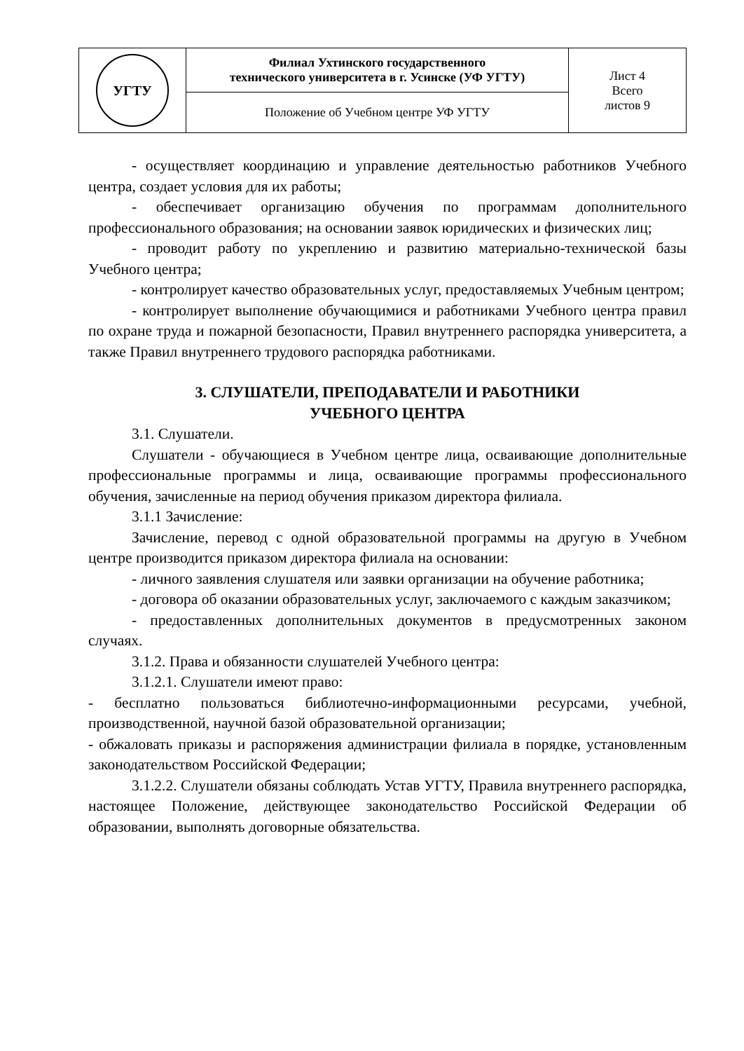| УГТУ | Филиал Ухтинского государственного технического университета в г. Усинске (УФ УГТУ) | Лист 4 Всего листов 9 |
| | Положение об Учебном центре УФ УГТУ | |
- осуществляет координацию и управление деятельностью работников Учебного центра, создает условия для их работы;
- обеспечивает организацию обучения по программам дополнительного профессионального образования; на основании заявок юридических и физических лиц;
- проводит работу по укреплению и развитию материально-технической базы Учебного центра;
- контролирует качество образовательных услуг, предоставляемых Учебным центром;
- контролирует выполнение обучающимися и работниками Учебного центра правил по охране труда и пожарной безопасности, Правил внутреннего распорядка университета, а также Правил внутреннего трудового распорядка работниками.
3. СЛУШАТЕЛИ, ПРЕПОДАВАТЕЛИ И РАБОТНИКИ
УЧЕБНОГО ЦЕНТРА
3.1. Слушатели.
Слушатели - обучающиеся в Учебном центре лица, осваивающие дополнительные профессиональные программы и лица, осваивающие программы профессионального обучения, зачисленные на период обучения приказом директора филиала.
3.1.1 Зачисление:
Зачисление, перевод с одной образовательной программы на другую в Учебном центре производится приказом директора филиала на основании:
- личного заявления слушателя или заявки организации на обучение работника;
- договора об оказании образовательных услуг, заключаемого с каждым заказчиком;
- предоставленных дополнительных документов в предусмотренных законом случаях.
3.1.2. Права и обязанности слушателей Учебного центра:
3.1.2.1. Слушатели имеют право:
- бесплатно пользоваться библиотечно-информационными ресурсами, учебной, производственной, научной базой образовательной организации;
- обжаловать приказы и распоряжения администрации филиала в порядке, установленным законодательством Российской Федерации;
3.1.2.2. Слушатели обязаны соблюдать Устав УГТУ, Правила внутреннего распорядка, настоящее Положение, действующее законодательство Российской Федерации об образовании, выполнять договорные обязательства.